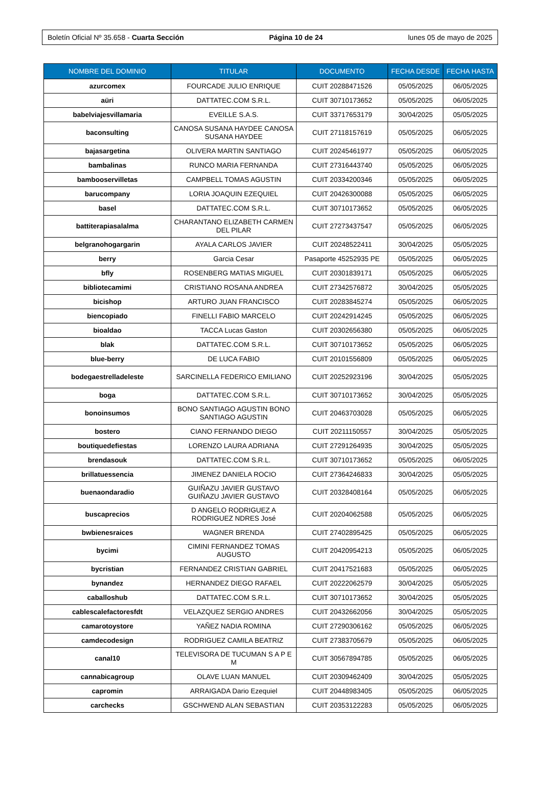Boletín Oficial Nº 35.658 - Cuarta Sección Página 10 de 24 lunes 05 de mayo de 2025
| NOMBRE DEL DOMINIO | TITULAR | DOCUMENTO | FECHA DESDE | FECHA HASTA |
| --- | --- | --- | --- | --- |
| azurcomex | FOURCADE JULIO ENRIQUE | CUIT 20288471526 | 05/05/2025 | 06/05/2025 |
| aüri | DATTATEC.COM S.R.L. | CUIT 30710173652 | 05/05/2025 | 06/05/2025 |
| babelviajesvillamaria | EVEILLE S.A.S. | CUIT 33717653179 | 30/04/2025 | 05/05/2025 |
| baconsulting | CANOSA SUSANA HAYDEE CANOSA SUSANA HAYDEE | CUIT 27118157619 | 05/05/2025 | 06/05/2025 |
| bajasargetina | OLIVERA MARTIN SANTIAGO | CUIT 20245461977 | 05/05/2025 | 06/05/2025 |
| bambalinas | RUNCO MARIA FERNANDA | CUIT 27316443740 | 05/05/2025 | 06/05/2025 |
| bambooservilletas | CAMPBELL TOMAS AGUSTIN | CUIT 20334200346 | 05/05/2025 | 06/05/2025 |
| barucompany | LORIA JOAQUIN EZEQUIEL | CUIT 20426300088 | 05/05/2025 | 06/05/2025 |
| basel | DATTATEC.COM S.R.L. | CUIT 30710173652 | 05/05/2025 | 06/05/2025 |
| battiterapiasalalma | CHARANTANO ELIZABETH CARMEN DEL PILAR | CUIT 27273437547 | 05/05/2025 | 06/05/2025 |
| belgranohogargarin | AYALA CARLOS JAVIER | CUIT 20248522411 | 30/04/2025 | 05/05/2025 |
| berry | Garcia Cesar | Pasaporte 45252935 PE | 05/05/2025 | 06/05/2025 |
| bfly | ROSENBERG MATIAS MIGUEL | CUIT 20301839171 | 05/05/2025 | 06/05/2025 |
| bibliotecamimi | CRISTIANO ROSANA ANDREA | CUIT 27342576872 | 30/04/2025 | 05/05/2025 |
| bicishop | ARTURO JUAN FRANCISCO | CUIT 20283845274 | 05/05/2025 | 06/05/2025 |
| biencopiado | FINELLI FABIO MARCELO | CUIT 20242914245 | 05/05/2025 | 06/05/2025 |
| bioaldao | TACCA Lucas Gaston | CUIT 20302656380 | 05/05/2025 | 06/05/2025 |
| blak | DATTATEC.COM S.R.L. | CUIT 30710173652 | 05/05/2025 | 06/05/2025 |
| blue-berry | DE LUCA FABIO | CUIT 20101556809 | 05/05/2025 | 06/05/2025 |
| bodegaestrelladeleste | SARCINELLA FEDERICO EMILIANO | CUIT 20252923196 | 30/04/2025 | 05/05/2025 |
| boga | DATTATEC.COM S.R.L. | CUIT 30710173652 | 30/04/2025 | 05/05/2025 |
| bonoinsumos | BONO SANTIAGO AGUSTIN BONO SANTIAGO AGUSTIN | CUIT 20463703028 | 05/05/2025 | 06/05/2025 |
| bostero | CIANO FERNANDO DIEGO | CUIT 20211150557 | 30/04/2025 | 05/05/2025 |
| boutiquedefiestas | LORENZO LAURA ADRIANA | CUIT 27291264935 | 30/04/2025 | 05/05/2025 |
| brendasouk | DATTATEC.COM S.R.L. | CUIT 30710173652 | 05/05/2025 | 06/05/2025 |
| brillatuessencia | JIMENEZ DANIELA ROCIO | CUIT 27364246833 | 30/04/2025 | 05/05/2025 |
| buenaondaradio | GUIÑAZU JAVIER GUSTAVO GUIÑAZU JAVIER GUSTAVO | CUIT 20328408164 | 05/05/2025 | 06/05/2025 |
| buscaprecios | D ANGELO RODRIGUEZ A RODRIGUEZ NDRES José | CUIT 20204062588 | 05/05/2025 | 06/05/2025 |
| bwbienesraices | WAGNER BRENDA | CUIT 27402895425 | 05/05/2025 | 06/05/2025 |
| bycimi | CIMINI FERNANDEZ TOMAS AUGUSTO | CUIT 20420954213 | 05/05/2025 | 06/05/2025 |
| bycristian | FERNANDEZ CRISTIAN GABRIEL | CUIT 20417521683 | 05/05/2025 | 06/05/2025 |
| bynandez | HERNANDEZ DIEGO RAFAEL | CUIT 20222062579 | 30/04/2025 | 05/05/2025 |
| caballoshub | DATTATEC.COM S.R.L. | CUIT 30710173652 | 30/04/2025 | 05/05/2025 |
| cablescalefactoresfdt | VELAZQUEZ SERGIO ANDRES | CUIT 20432662056 | 30/04/2025 | 05/05/2025 |
| camarotoystore | YAÑEZ NADIA ROMINA | CUIT 27290306162 | 05/05/2025 | 06/05/2025 |
| camdecodesign | RODRIGUEZ CAMILA BEATRIZ | CUIT 27383705679 | 05/05/2025 | 06/05/2025 |
| canal10 | TELEVISORA DE TUCUMAN S A P E M | CUIT 30567894785 | 05/05/2025 | 06/05/2025 |
| cannabicagroup | OLAVE LUAN MANUEL | CUIT 20309462409 | 30/04/2025 | 05/05/2025 |
| capromin | ARRAIGADA Dario Ezequiel | CUIT 20448983405 | 05/05/2025 | 06/05/2025 |
| carchecks | GSCHWEND ALAN SEBASTIAN | CUIT 20353122283 | 05/05/2025 | 06/05/2025 |